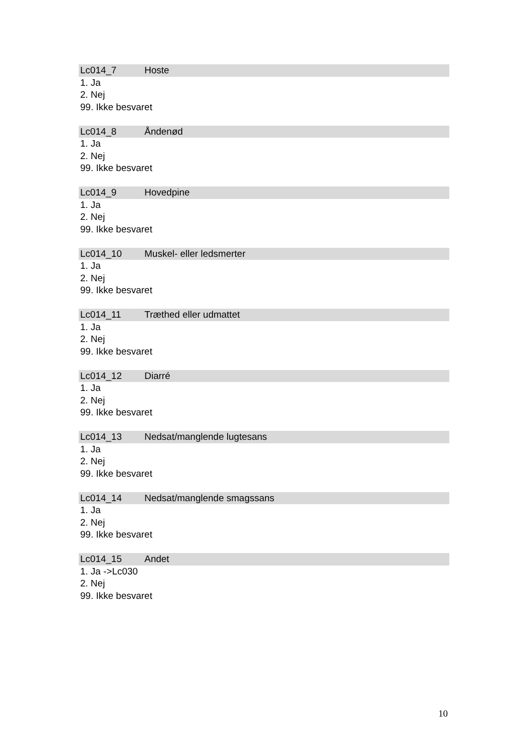Lc014_7 Hoste
1. Ja
2. Nej
99. Ikke besvaret
Lc014_8 Åndenød
1. Ja
2. Nej
99. Ikke besvaret
Lc014_9 Hovedpine
1. Ja
2. Nej
99. Ikke besvaret
Lc014_10 Muskel- eller ledsmerter
1. Ja
2. Nej
99. Ikke besvaret
Lc014_11 Træthed eller udmattet
1. Ja
2. Nej
99. Ikke besvaret
Lc014_12 Diarré
1. Ja
2. Nej
99. Ikke besvaret
Lc014_13 Nedsat/manglende lugtesans
1. Ja
2. Nej
99. Ikke besvaret
Lc014_14 Nedsat/manglende smagssans
1. Ja
2. Nej
99. Ikke besvaret
Lc014_15 Andet
1. Ja ->Lc030
2. Nej
99. Ikke besvaret
10